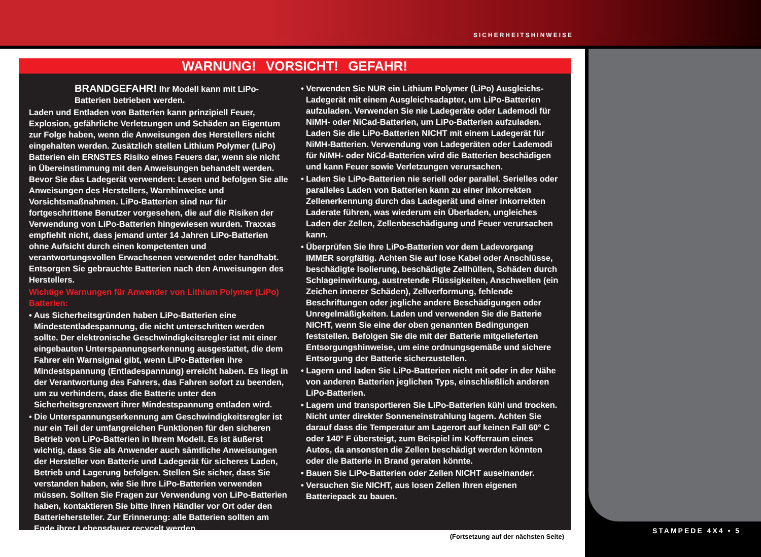SICHERHEITSHINWEISE
STAMPEDE 4X4 • 5
WARNUNG! VORSICHT! GEFAHR!
BRANDGEFAHR! Ihr Modell kann mit LiPo-Batterien betrieben werden.
Laden und Entladen von Batterien kann prinzipiell Feuer, Explosion, gefährliche Verletzungen und Schäden an Eigentum zur Folge haben, wenn die Anweisungen des Herstellers nicht eingehalten werden. Zusätzlich stellen Lithium Polymer (LiPo) Batterien ein ERNSTES Risiko eines Feuers dar, wenn sie nicht in Übereinstimmung mit den Anweisungen behandelt werden. Bevor Sie das Ladegerät verwenden: Lesen und befolgen Sie alle Anweisungen des Herstellers, Warnhinweise und Vorsichtsmaßnahmen. LiPo-Batterien sind nur für fortgeschrittene Benutzer vorgesehen, die auf die Risiken der Verwendung von LiPo-Batterien hingewiesen wurden. Traxxas empfiehlt nicht, dass jemand unter 14 Jahren LiPo-Batterien ohne Aufsicht durch einen kompetenten und verantwortungsvollen Erwachsenen verwendet oder handhabt. Entsorgen Sie gebrauchte Batterien nach den Anweisungen des Herstellers.
Wichtige Warnungen für Anwender von Lithium Polymer (LiPo) Batterien:
• Aus Sicherheitsgründen haben LiPo-Batterien eine Mindestentladespannung, die nicht unterschritten werden sollte. Der elektronische Geschwindigkeitsregler ist mit einer eingebauten Unterspannungserkennung ausgestattet, die dem Fahrer ein Warnsignal gibt, wenn LiPo-Batterien ihre Mindestspannung (Entladespannung) erreicht haben. Es liegt in der Verantwortung des Fahrers, das Fahren sofort zu beenden, um zu verhindern, dass die Batterie unter den Sicherheitsgrenzwert ihrer Mindestspannung entladen wird.
• Die Unterspannungserkennung am Geschwindigkeitsregler ist nur ein Teil der umfangreichen Funktionen für den sicheren Betrieb von LiPo-Batterien in Ihrem Modell. Es ist äußerst wichtig, dass Sie als Anwender auch sämtliche Anweisungen der Hersteller von Batterie und Ladegerät für sicheres Laden, Betrieb und Lagerung befolgen. Stellen Sie sicher, dass Sie verstanden haben, wie Sie Ihre LiPo-Batterien verwenden müssen. Sollten Sie Fragen zur Verwendung von LiPo-Batterien haben, kontaktieren Sie bitte Ihren Händler vor Ort oder den Batteriehersteller. Zur Erinnerung: alle Batterien sollten am Ende ihrer Lebensdauer recycelt werden.
• Verwenden Sie NUR ein Lithium Polymer (LiPo) Ausgleichs-Ladegerät mit einem Ausgleichsadapter, um LiPo-Batterien aufzuladen. Verwenden Sie nie Ladegeräte oder Lademodi für NiMH- oder NiCad-Batterien, um LiPo-Batterien aufzuladen. Laden Sie die LiPo-Batterien NICHT mit einem Ladegerät für NiMH-Batterien. Verwendung von Ladegeräten oder Lademodi für NiMH- oder NiCd-Batterien wird die Batterien beschädigen und kann Feuer sowie Verletzungen verursachen.
• Laden Sie LiPo-Batterien nie seriell oder parallel. Serielles oder paralleles Laden von Batterien kann zu einer inkorrekten Zellenerkennung durch das Ladegerät und einer inkorrekten Laderate führen, was wiederum ein Überladen, ungleiches Laden der Zellen, Zellenbeschädigung und Feuer verursachen kann.
• Überprüfen Sie Ihre LiPo-Batterien vor dem Ladevorgang IMMER sorgfältig. Achten Sie auf lose Kabel oder Anschlüsse, beschädigte Isolierung, beschädigte Zellhüllen, Schäden durch Schlageinwirkung, austretende Flüssigkeiten, Anschwellen (ein Zeichen innerer Schäden), Zellverformung, fehlende Beschriftungen oder jegliche andere Beschädigungen oder Unregelmäßigkeiten. Laden und verwenden Sie die Batterie NICHT, wenn Sie eine der oben genannten Bedingungen feststellen. Befolgen Sie die mit der Batterie mitgelieferten Entsorgungshinweise, um eine ordnungsgemäße und sichere Entsorgung der Batterie sicherzustellen.
• Lagern und laden Sie LiPo-Batterien nicht mit oder in der Nähe von anderen Batterien jeglichen Typs, einschließlich anderen LiPo-Batterien.
• Lagern und transportieren Sie LiPo-Batterien kühl und trocken. Nicht unter direkter Sonneneinstrahlung lagern. Achten Sie darauf dass die Temperatur am Lagerort auf keinen Fall 60° C oder 140° F übersteigt, zum Beispiel im Kofferraum eines Autos, da ansonsten die Zellen beschädigt werden könnten oder die Batterie in Brand geraten könnte.
• Bauen Sie LiPo-Batterien oder Zellen NICHT auseinander.
• Versuchen Sie NICHT, aus losen Zellen Ihren eigenen Batteriepack zu bauen.
(Fortsetzung auf der nächsten Seite)